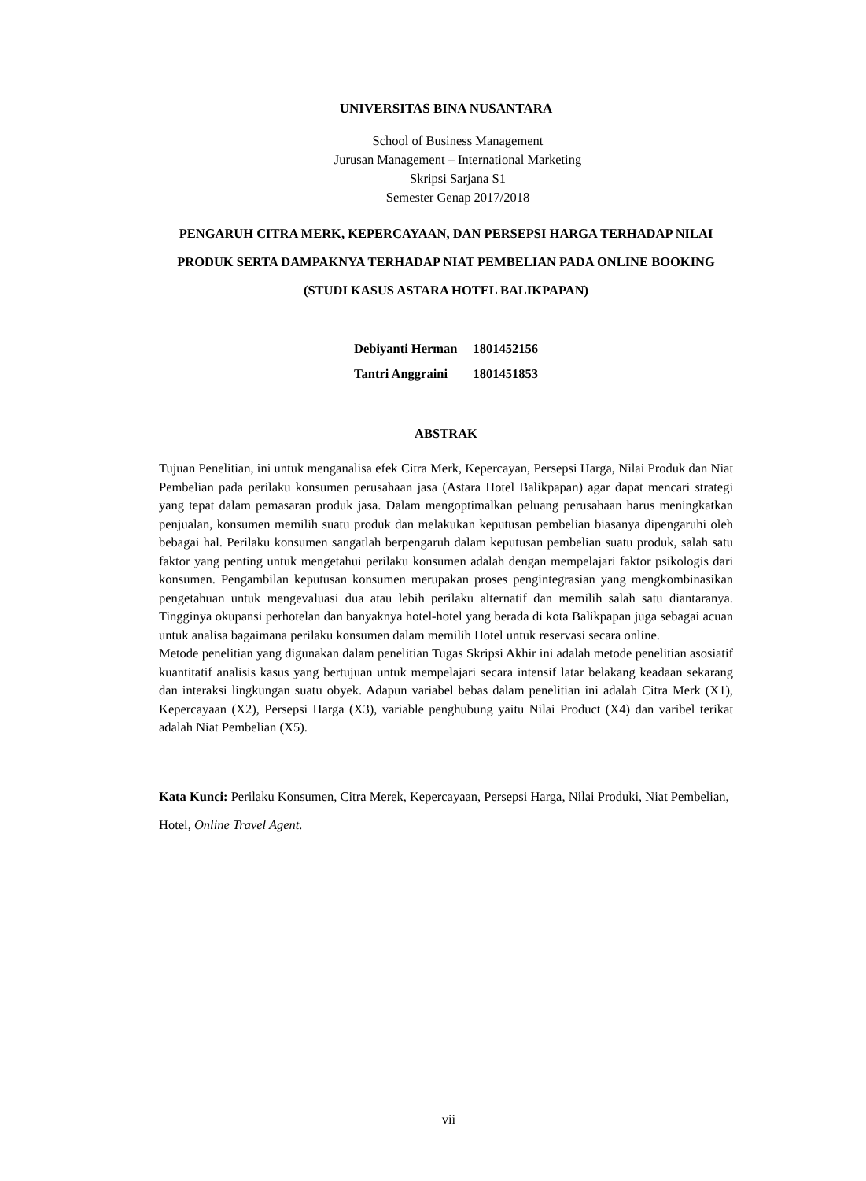UNIVERSITAS BINA NUSANTARA
School of Business Management
Jurusan Management – International Marketing
Skripsi Sarjana S1
Semester Genap 2017/2018
PENGARUH CITRA MERK, KEPERCAYAAN, DAN PERSEPSI HARGA TERHADAP NILAI PRODUK SERTA DAMPAKNYA TERHADAP NIAT PEMBELIAN PADA ONLINE BOOKING
(STUDI KASUS ASTARA HOTEL BALIKPAPAN)
| Debiyanti Herman | 1801452156 |
| Tantri Anggraini | 1801451853 |
ABSTRAK
Tujuan Penelitian, ini untuk menganalisa efek Citra Merk, Kepercayan, Persepsi Harga, Nilai Produk dan Niat Pembelian pada perilaku konsumen perusahaan jasa (Astara Hotel Balikpapan) agar dapat mencari strategi yang tepat dalam pemasaran produk jasa. Dalam mengoptimalkan peluang perusahaan harus meningkatkan penjualan, konsumen memilih suatu produk dan melakukan keputusan pembelian biasanya dipengaruhi oleh bebagai hal. Perilaku konsumen sangatlah berpengaruh dalam keputusan pembelian suatu produk, salah satu faktor yang penting untuk mengetahui perilaku konsumen adalah dengan mempelajari faktor psikologis dari konsumen. Pengambilan keputusan konsumen merupakan proses pengintegrasian yang mengkombinasikan pengetahuan untuk mengevaluasi dua atau lebih perilaku alternatif dan memilih salah satu diantaranya. Tingginya okupansi perhotelan dan banyaknya hotel-hotel yang berada di kota Balikpapan juga sebagai acuan untuk analisa bagaimana perilaku konsumen dalam memilih Hotel untuk reservasi secara online.
Metode penelitian yang digunakan dalam penelitian Tugas Skripsi Akhir ini adalah metode penelitian asosiatif kuantitatif analisis kasus yang bertujuan untuk mempelajari secara intensif latar belakang keadaan sekarang dan interaksi lingkungan suatu obyek. Adapun variabel bebas dalam penelitian ini adalah Citra Merk (X1), Kepercayaan (X2), Persepsi Harga (X3), variable penghubung yaitu Nilai Product (X4) dan varibel terikat adalah Niat Pembelian (X5).
Kata Kunci: Perilaku Konsumen, Citra Merek, Kepercayaan, Persepsi Harga, Nilai Produki, Niat Pembelian, Hotel, Online Travel Agent.
vii